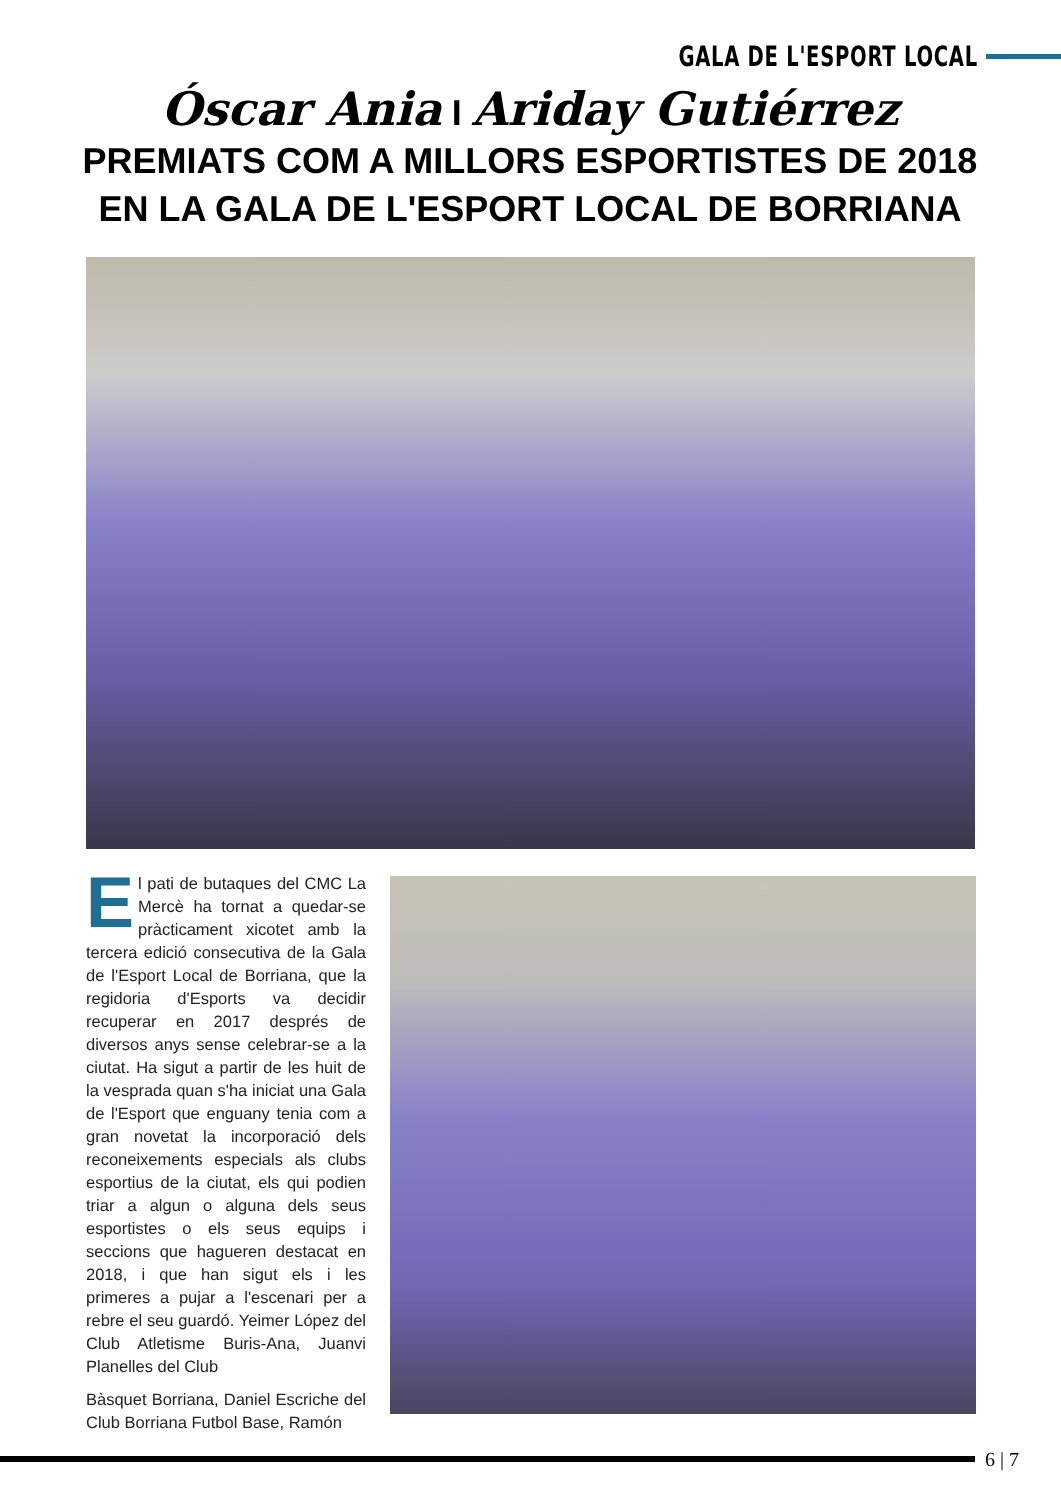GALA DE L'ESPORT LOCAL
Óscar Ania I Ariday Gutiérrez PREMIATS COM A MILLORS ESPORTISTES DE 2018 EN LA GALA DE L'ESPORT LOCAL DE BORRIANA
El pati de butaques del CMC La Mercè ha tornat a quedar-se pràcticament xicotet amb la tercera edició consecutiva de la Gala de l'Esport Local de Borriana, que la regidoria d'Esports va decidir recuperar en 2017 després de diversos anys sense celebrar-se a la ciutat. Ha sigut a partir de les huit de la vesprada quan s'ha iniciat una Gala de l'Esport que enguany tenia com a gran novetat la incorporació dels reconeixements especials als clubs esportius de la ciutat, els qui podien triar a algun o alguna dels seus esportistes o els seus equips i seccions que hagueren destacat en 2018, i que han sigut els i les primeres a pujar a l'escenari per a rebre el seu guardó. Yeimer López del Club Atletisme Buris-Ana, Juanvi Planelles del Club
Bàsquet Borriana, Daniel Escriche del Club Borriana Futbol Base, Ramón
6 | 7